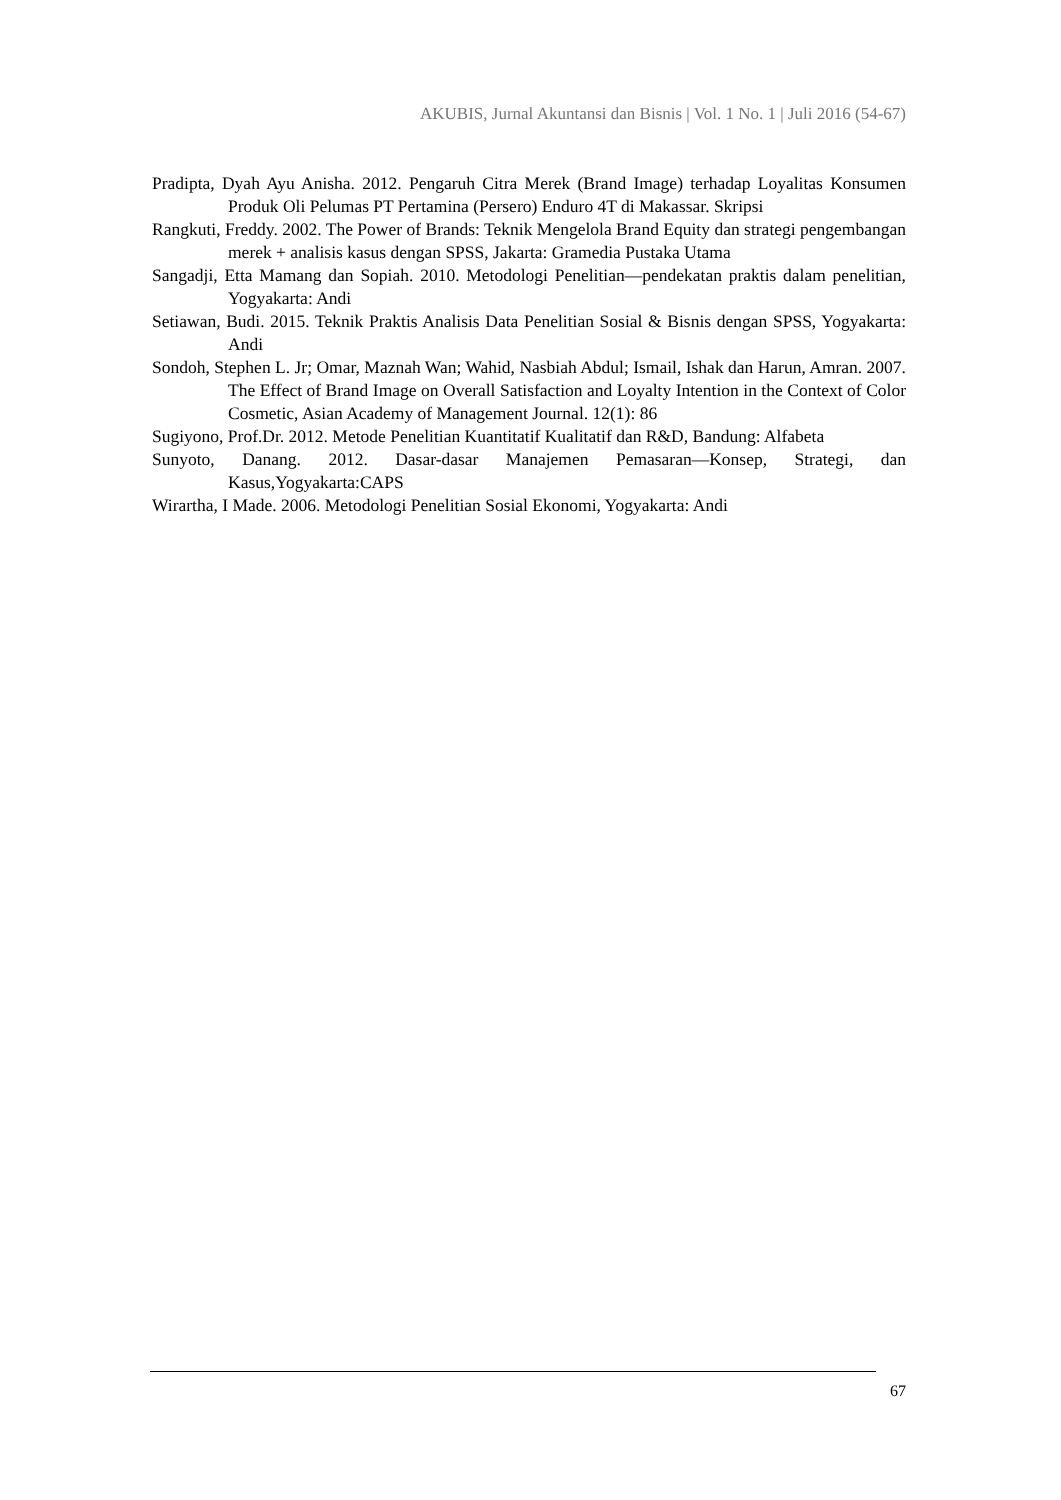AKUBIS, Jurnal Akuntansi dan Bisnis | Vol. 1 No. 1 | Juli 2016 (54-67)
Pradipta, Dyah Ayu Anisha. 2012. Pengaruh Citra Merek (Brand Image) terhadap Loyalitas Konsumen Produk Oli Pelumas PT Pertamina (Persero) Enduro 4T di Makassar. Skripsi
Rangkuti, Freddy. 2002. The Power of Brands: Teknik Mengelola Brand Equity dan strategi pengembangan merek + analisis kasus dengan SPSS, Jakarta: Gramedia Pustaka Utama
Sangadji, Etta Mamang dan Sopiah. 2010. Metodologi Penelitian—pendekatan praktis dalam penelitian, Yogyakarta: Andi
Setiawan, Budi. 2015. Teknik Praktis Analisis Data Penelitian Sosial & Bisnis dengan SPSS, Yogyakarta: Andi
Sondoh, Stephen L. Jr; Omar, Maznah Wan; Wahid, Nasbiah Abdul; Ismail, Ishak dan Harun, Amran. 2007. The Effect of Brand Image on Overall Satisfaction and Loyalty Intention in the Context of Color Cosmetic, Asian Academy of Management Journal. 12(1): 86
Sugiyono, Prof.Dr. 2012. Metode Penelitian Kuantitatif Kualitatif dan R&D, Bandung: Alfabeta
Sunyoto, Danang. 2012. Dasar-dasar Manajemen Pemasaran—Konsep, Strategi, dan Kasus,Yogyakarta:CAPS
Wirartha, I Made. 2006. Metodologi Penelitian Sosial Ekonomi, Yogyakarta: Andi
67